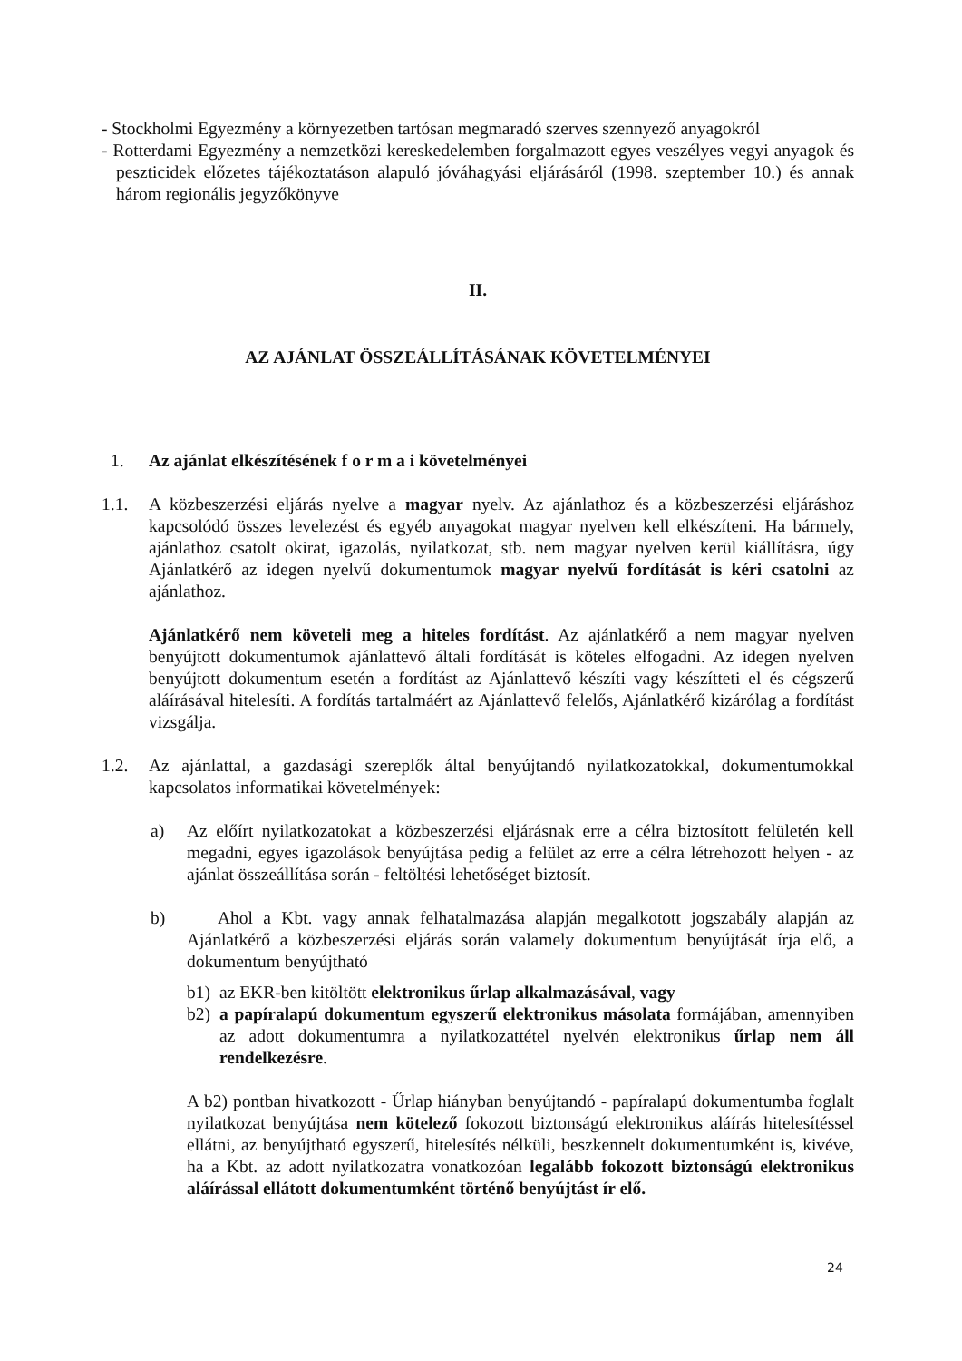- Stockholmi Egyezmény a környezetben tartósan megmaradó szerves szennyező anyagokról
- Rotterdami Egyezmény a nemzetközi kereskedelemben forgalmazott egyes veszélyes vegyi anyagok és peszticidek előzetes tájékoztatáson alapuló jóváhagyási eljárásáról (1998. szeptember 10.) és annak három regionális jegyzőkönyve
II.
AZ AJÁNLAT ÖSSZEÁLLÍTÁSÁNAK KÖVETELMÉNYEI
1. Az ajánlat elkészítésének f o r m a i követelményei
1.1. A közbeszerzési eljárás nyelve a magyar nyelv. Az ajánlathoz és a közbeszerzési eljáráshoz kapcsolódó összes levelezést és egyéb anyagokat magyar nyelven kell elkészíteni. Ha bármely, ajánlathoz csatolt okirat, igazolás, nyilatkozat, stb. nem magyar nyelven kerül kiállításra, úgy Ajánlatkérő az idegen nyelvű dokumentumok magyar nyelvű fordítását is kéri csatolni az ajánlathoz.
Ajánlatkérő nem követeli meg a hiteles fordítást. Az ajánlatkérő a nem magyar nyelven benyújtott dokumentumok ajánlattevő általi fordítását is köteles elfogadni. Az idegen nyelven benyújtott dokumentum esetén a fordítást az Ajánlattevő készíti vagy készítteti el és cégszerű aláírásával hitelesíti. A fordítás tartalmáért az Ajánlattevő felelős, Ajánlatkérő kizárólag a fordítást vizsgálja.
1.2. Az ajánlattal, a gazdasági szereplők által benyújtandó nyilatkozatokkal, dokumentumokkal kapcsolatos informatikai követelmények:
a) Az előírt nyilatkozatokat a közbeszerzési eljárásnak erre a célra biztosított felületén kell megadni, egyes igazolások benyújtása pedig a felület az erre a célra létrehozott helyen - az ajánlat összeállítása során - feltöltési lehetőséget biztosít.
b) Ahol a Kbt. vagy annak felhatalmazása alapján megalkotott jogszabály alapján az Ajánlatkérő a közbeszerzési eljárás során valamely dokumentum benyújtását írja elő, a dokumentum benyújtható
b1) az EKR-ben kitöltött elektronikus űrlap alkalmazásával, vagy
b2) a papíralapú dokumentum egyszerű elektronikus másolata formájában, amennyiben az adott dokumentumra a nyilatkozattétel nyelvén elektronikus űrlap nem áll rendelkezésre.
A b2) pontban hivatkozott - Űrlap hiányban benyújtandó - papíralapú dokumentumba foglalt nyilatkozat benyújtása nem kötelező fokozott biztonságú elektronikus aláírás hitelesítéssel ellátni, az benyújtható egyszerű, hitelesítés nélküli, beszkennelt dokumentumként is, kivéve, ha a Kbt. az adott nyilatkozatra vonatkozóan legalább fokozott biztonságú elektronikus aláírással ellátott dokumentumként történő benyújtást ír elő.
24